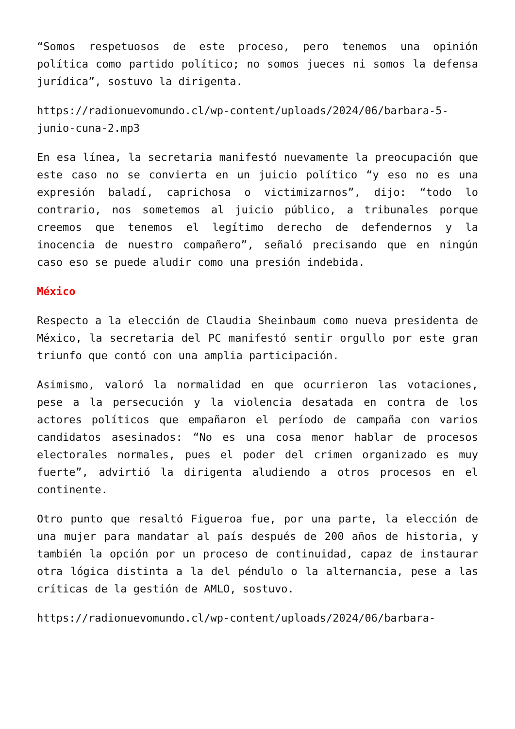“Somos respetuosos de este proceso, pero tenemos una opinión política como partido político; no somos jueces ni somos la defensa jurídica”, sostuvo la dirigenta.
https://radionuevomundo.cl/wp-content/uploads/2024/06/barbara-5-junio-cuna-2.mp3
En esa línea, la secretaria manifestó nuevamente la preocupación que este caso no se convierta en un juicio político “y eso no es una expresión baladí, caprichosa o victimizarnos”, dijo: “todo lo contrario, nos sometemos al juicio público, a tribunales porque creemos que tenemos el legítimo derecho de defendernos y la inocencia de nuestro compañero”, señaló precisando que en ningún caso eso se puede aludir como una presión indebida.
México
Respecto a la elección de Claudia Sheinbaum como nueva presidenta de México, la secretaria del PC manifestó sentir orgullo por este gran triunfo que contó con una amplia participación.
Asimismo, valoró la normalidad en que ocurrieron las votaciones, pese a la persecución y la violencia desatada en contra de los actores políticos que empañaron el período de campaña con varios candidatos asesinados: “No es una cosa menor hablar de procesos electorales normales, pues el poder del crimen organizado es muy fuerte”, advirtió la dirigenta aludiendo a otros procesos en el continente.
Otro punto que resaltó Figueroa fue, por una parte, la elección de una mujer para mandatar al país después de 200 años de historia, y también la opción por un proceso de continuidad, capaz de instaurar otra lógica distinta a la del péndulo o la alternancia, pese a las críticas de la gestión de AMLO, sostuvo.
https://radionuevomundo.cl/wp-content/uploads/2024/06/barbara-